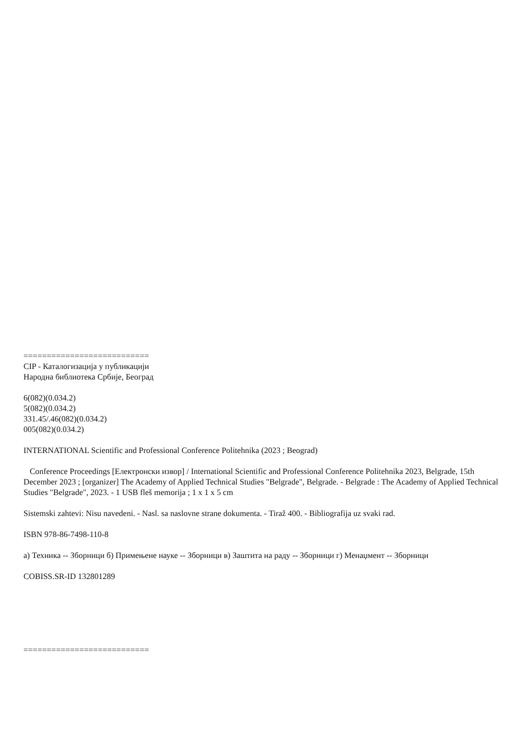===========================
CIP - Каталогизација у публикацији
Народна библиотека Србије, Београд
6(082)(0.034.2)
5(082)(0.034.2)
331.45/.46(082)(0.034.2)
005(082)(0.034.2)
INTERNATIONAL Scientific and Professional Conference Politehnika (2023 ; Beograd)
Conference Proceedings [Електронски извор] / International Scientific and Professional Conference Politehnika 2023, Belgrade, 15th December 2023 ; [organizer] The Academy of Applied Technical Studies "Belgrade", Belgrade. - Belgrade : The Academy of Applied Technical Studies "Belgrade", 2023. - 1 USB fleš memorija ; 1 x 1 x 5 cm
Sistemski zahtevi: Nisu navedeni. - Nasl. sa naslovne strane dokumenta. - Tiraž 400. - Bibliografija uz svaki rad.
ISBN 978-86-7498-110-8
а) Техника -- Зборници б) Примењене науке -- Зборници в) Заштита на раду -- Зборници г) Менаџмент -- Зборници
COBISS.SR-ID 132801289
===========================